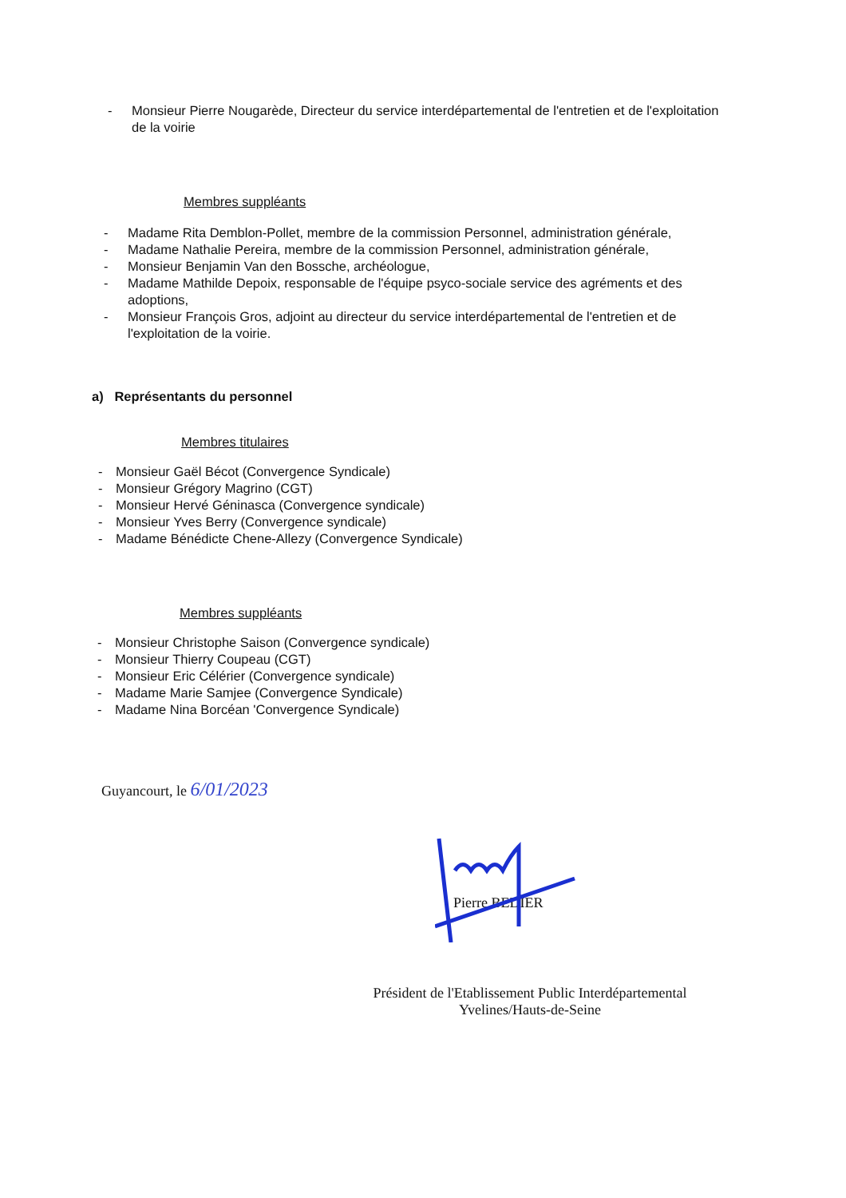- Monsieur Pierre Nougarède, Directeur du service interdépartemental de l'entretien et de l'exploitation de la voirie
Membres suppléants
- Madame Rita Demblon-Pollet, membre de la commission Personnel, administration générale,
- Madame Nathalie Pereira, membre de la commission Personnel, administration générale,
- Monsieur Benjamin Van den Bossche, archéologue,
- Madame Mathilde Depoix, responsable de l'équipe psyco-sociale service des agréments et des adoptions,
- Monsieur François Gros, adjoint au directeur du service interdépartemental de l'entretien et de l'exploitation de la voirie.
a) Représentants du personnel
Membres titulaires
- Monsieur Gaël Bécot (Convergence Syndicale)
- Monsieur Grégory Magrino (CGT)
- Monsieur Hervé Géninasca (Convergence syndicale)
- Monsieur Yves Berry (Convergence syndicale)
- Madame Bénédicte Chene-Allezy (Convergence Syndicale)
Membres suppléants
- Monsieur Christophe Saison (Convergence syndicale)
- Monsieur Thierry Coupeau (CGT)
- Monsieur Eric Célérier (Convergence syndicale)
- Madame Marie Samjee (Convergence Syndicale)
- Madame Nina Borcéan 'Convergence Syndicale)
Guyancourt, le 6/01/2023
Pierre BEDIER
Président de l'Etablissement Public Interdépartemental
Yvelines/Hauts-de-Seine